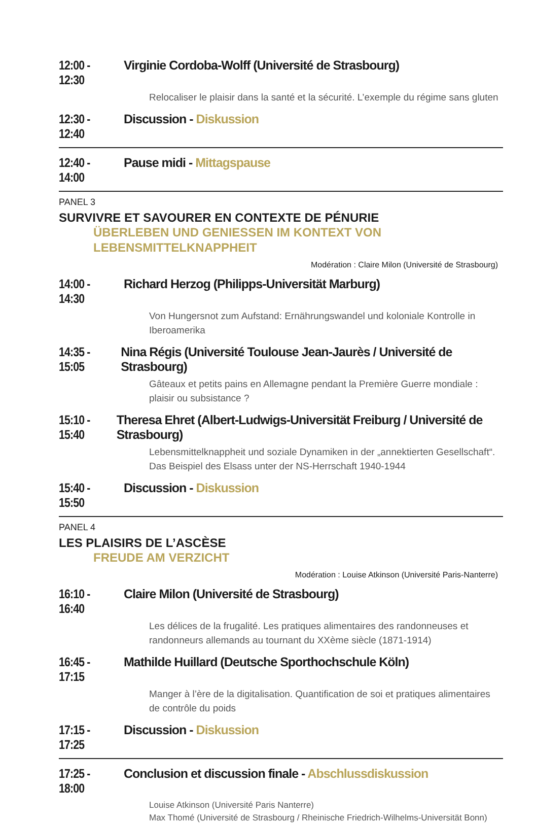12:00 - 12:30 Virginie Cordoba-Wolff (Université de Strasbourg)
Relocaliser le plaisir dans la santé et la sécurité. L’exemple du régime sans gluten
12:30 - 12:40 Discussion - Diskussion
12:40 - 14:00 Pause midi - Mittagspause
PANEL 3
SURVIVRE ET SAVOURER EN CONTEXTE DE PÉNURIE
ÜBERLEBEN UND GENIESSEN IM KONTEXT VON LEBENSMITTELKNAPPHEIT
Modération : Claire Milon (Université de Strasbourg)
14:00 - 14:30 Richard Herzog (Philipps-Universität Marburg)
Von Hungersnot zum Aufstand: Ernährungswandel und koloniale Kontrolle in Iberoamerika
14:35 - 15:05 Nina Régis (Université Toulouse Jean-Jaurès / Université de Strasbourg)
Gâteaux et petits pains en Allemagne pendant la Première Guerre mondiale : plaisir ou subsistance ?
15:10 - 15:40 Theresa Ehret (Albert-Ludwigs-Universität Freiburg / Université de Strasbourg)
Lebensmittelknappheit und soziale Dynamiken in der „annektierten Gesellschaft“. Das Beispiel des Elsass unter der NS-Herrschaft 1940-1944
15:40 - 15:50 Discussion - Diskussion
PANEL 4
LES PLAISIRS DE L’ASCÈSE
FREUDE AM VERZICHT
Modération : Louise Atkinson (Université Paris-Nanterre)
16:10 - 16:40 Claire Milon (Université de Strasbourg)
Les délices de la frugalité. Les pratiques alimentaires des randonneuses et randonneurs allemands au tournant du XXème siècle (1871-1914)
16:45 - 17:15 Mathilde Huillard (Deutsche Sporthochschule Köln)
Manger à l’ère de la digitalisation. Quantification de soi et pratiques alimentaires de contrôle du poids
17:15 - 17:25 Discussion - Diskussion
17:25 - 18:00 Conclusion et discussion finale - Abschlussdiskussion
Louise Atkinson (Université Paris Nanterre)
Max Thomé (Université de Strasbourg / Rheinische Friedrich-Wilhelms-Universität Bonn)